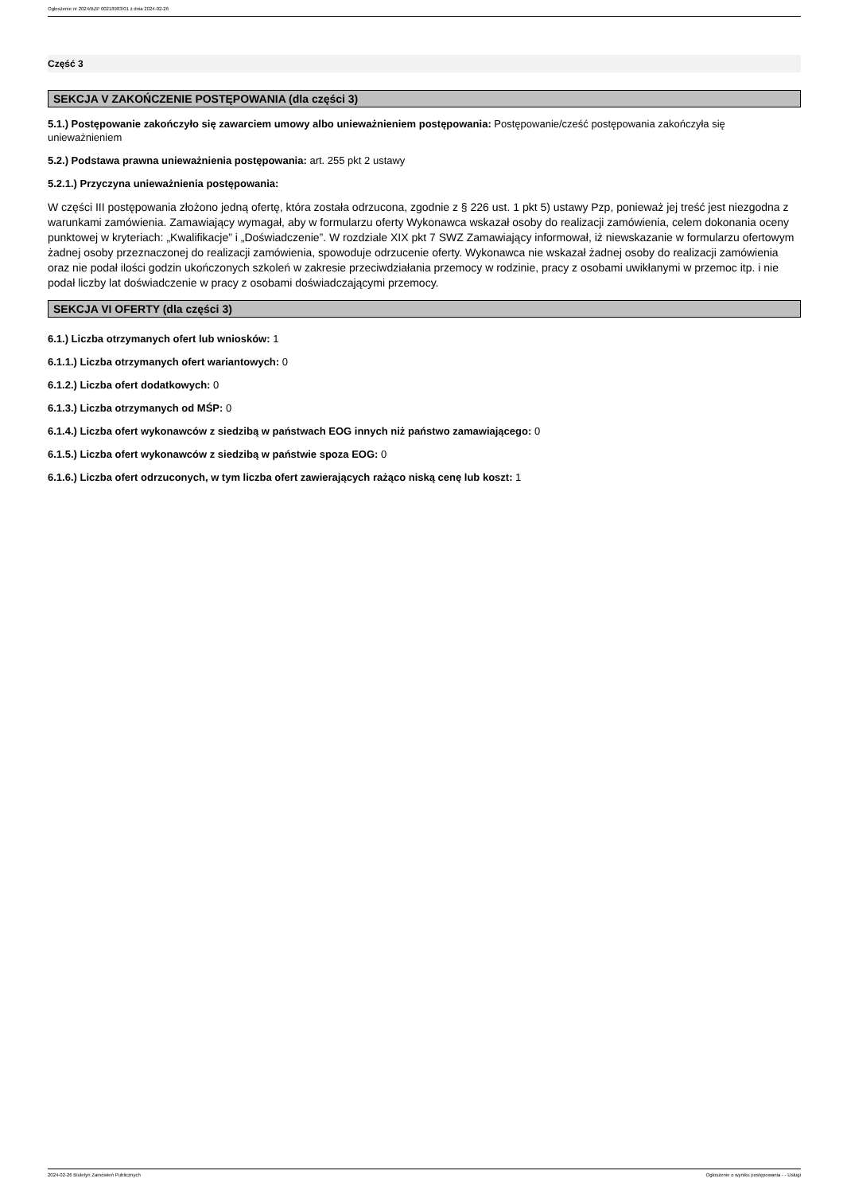Ogłoszenie nr 2024/BZP 00218983/01 z dnia 2024-02-26
Część 3
SEKCJA V ZAKOŃCZENIE POSTĘPOWANIA (dla części 3)
5.1.) Postępowanie zakończyło się zawarciem umowy albo unieważnieniem postępowania: Postępowanie/cześć postępowania zakończyła się unieważnieniem
5.2.) Podstawa prawna unieważnienia postępowania: art. 255 pkt 2 ustawy
5.2.1.) Przyczyna unieważnienia postępowania:
W części III postępowania złożono jedną ofertę, która została odrzucona, zgodnie z § 226 ust. 1 pkt 5) ustawy Pzp, ponieważ jej treść jest niezgodna z warunkami zamówienia. Zamawiający wymagał, aby w formularzu oferty Wykonawca wskazał osoby do realizacji zamówienia, celem dokonania oceny punktowej w kryteriach: „Kwalifikacje” i „Doświadczenie”. W rozdziale XIX pkt 7 SWZ Zamawiający informował, iż niewskazanie w formularzu ofertowym żadnej osoby przeznaczonej do realizacji zamówienia, spowoduje odrzucenie oferty. Wykonawca nie wskazał żadnej osoby do realizacji zamówienia oraz nie podał ilości godzin ukończonych szkoleń w zakresie przeciwdziałania przemocy w rodzinie, pracy z osobami uwikłanymi w przemoc itp. i nie podał liczby lat doświadczenie w pracy z osobami doświadczającymi przemocy.
SEKCJA VI OFERTY (dla części 3)
6.1.) Liczba otrzymanych ofert lub wniosków: 1
6.1.1.) Liczba otrzymanych ofert wariantowych: 0
6.1.2.) Liczba ofert dodatkowych: 0
6.1.3.) Liczba otrzymanych od MŚP: 0
6.1.4.) Liczba ofert wykonawców z siedzibą w państwach EOG innych niż państwo zamawiającego: 0
6.1.5.) Liczba ofert wykonawców z siedzibą w państwie spoza EOG: 0
6.1.6.) Liczba ofert odrzuconych, w tym liczba ofert zawierających rażąco niską cenę lub koszt: 1
2024-02-26 Biuletyn Zamówień Publicznych Ogłoszenie o wyniku postępowania - - Usługi